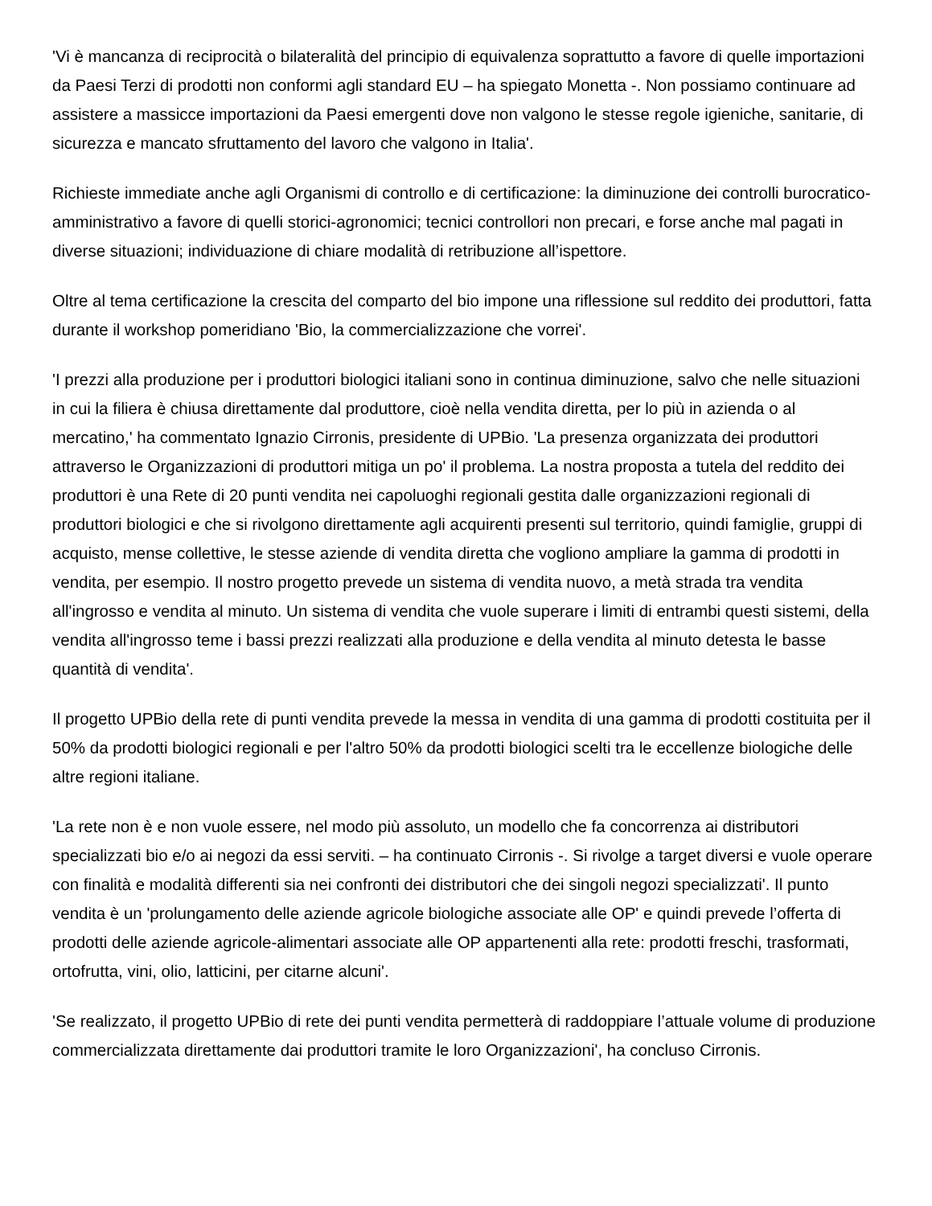'Vi è mancanza di reciprocità o bilateralità del principio di equivalenza soprattutto a favore di quelle importazioni da Paesi Terzi di prodotti non conformi agli standard EU – ha spiegato Monetta -. Non possiamo continuare ad assistere a massicce importazioni da Paesi emergenti dove non valgono le stesse regole igieniche, sanitarie, di sicurezza e mancato sfruttamento del lavoro che valgono in Italia'.
Richieste immediate anche agli Organismi di controllo e di certificazione: la diminuzione dei controlli burocratico-amministrativo a favore di quelli storici-agronomici; tecnici controllori non precari, e forse anche mal pagati in diverse situazioni; individuazione di chiare modalità di retribuzione all’ispettore.
Oltre al tema certificazione la crescita del comparto del bio impone una riflessione sul reddito dei produttori, fatta durante il workshop pomeridiano 'Bio, la commercializzazione che vorrei'.
'I prezzi alla produzione per i produttori biologici italiani sono in continua diminuzione, salvo che nelle situazioni in cui la filiera è chiusa direttamente dal produttore, cioè nella vendita diretta, per lo più in azienda o al mercatino,' ha commentato Ignazio Cirronis, presidente di UPBio. 'La presenza organizzata dei produttori attraverso le Organizzazioni di produttori mitiga un po' il problema. La nostra proposta a tutela del reddito dei produttori è una Rete di 20 punti vendita nei capoluoghi regionali gestita dalle organizzazioni regionali di produttori biologici e che si rivolgono direttamente agli acquirenti presenti sul territorio, quindi famiglie, gruppi di acquisto, mense collettive, le stesse aziende di vendita diretta che vogliono ampliare la gamma di prodotti in vendita, per esempio. Il nostro progetto prevede un sistema di vendita nuovo, a metà strada tra vendita all'ingrosso e vendita al minuto. Un sistema di vendita che vuole superare i limiti di entrambi questi sistemi, della vendita all'ingrosso teme i bassi prezzi realizzati alla produzione e della vendita al minuto detesta le basse quantità di vendita'.
Il progetto UPBio della rete di punti vendita prevede la messa in vendita di una gamma di prodotti costituita per il 50% da prodotti biologici regionali e per l'altro 50% da prodotti biologici scelti tra le eccellenze biologiche delle altre regioni italiane.
'La rete non è e non vuole essere, nel modo più assoluto, un modello che fa concorrenza ai distributori specializzati bio e/o ai negozi da essi serviti. – ha continuato Cirronis -. Si rivolge a target diversi e vuole operare con finalità e modalità differenti sia nei confronti dei distributori che dei singoli negozi specializzati'. Il punto vendita è un 'prolungamento delle aziende agricole biologiche associate alle OP' e quindi prevede l’offerta di prodotti delle aziende agricole-alimentari associate alle OP appartenenti alla rete: prodotti freschi, trasformati, ortofrutta, vini, olio, latticini, per citarne alcuni'.
'Se realizzato, il progetto UPBio di rete dei punti vendita permetterà di raddoppiare l’attuale volume di produzione commercializzata direttamente dai produttori tramite le loro Organizzazioni', ha concluso Cirronis.